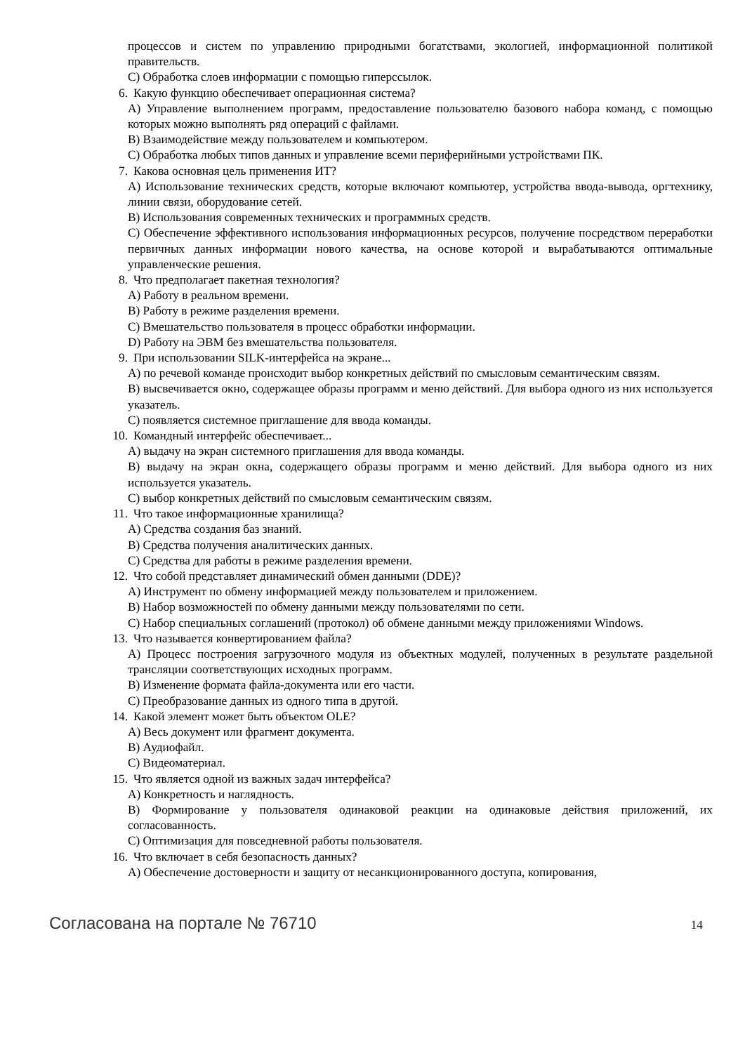процессов и систем по управлению природными богатствами, экологией, информационной политикой правительств.
C) Обработка слоев информации с помощью гиперссылок.
6. Какую функцию обеспечивает операционная система?
A) Управление выполнением программ, предоставление пользователю базового набора команд, с помощью которых можно выполнять ряд операций с файлами.
B) Взаимодействие между пользователем и компьютером.
C) Обработка любых типов данных и управление всеми периферийными устройствами ПК.
7. Какова основная цель применения ИТ?
A) Использование технических средств, которые включают компьютер, устройства ввода-вывода, оргтехнику, линии связи, оборудование сетей.
B) Использования современных технических и программных средств.
C) Обеспечение эффективного использования информационных ресурсов, получение посредством переработки первичных данных информации нового качества, на основе которой и вырабатываются оптимальные управленческие решения.
8. Что предполагает пакетная технология?
A) Работу в реальном времени.
B) Работу в режиме разделения времени.
C) Вмешательство пользователя в процесс обработки информации.
D) Работу на ЭВМ без вмешательства пользователя.
9. При использовании SILK-интерфейса на экране...
A) по речевой команде происходит выбор конкретных действий по смысловым семантическим связям.
B) высвечивается окно, содержащее образы программ и меню действий. Для выбора одного из них используется указатель.
C) появляется системное приглашение для ввода команды.
10. Командный интерфейс обеспечивает...
A) выдачу на экран системного приглашения для ввода команды.
B) выдачу на экран окна, содержащего образы программ и меню действий. Для выбора одного из них используется указатель.
C) выбор конкретных действий по смысловым семантическим связям.
11. Что такое информационные хранилища?
A) Средства создания баз знаний.
B) Средства получения аналитических данных.
C) Средства для работы в режиме разделения времени.
12. Что собой представляет динамический обмен данными (DDE)?
A) Инструмент по обмену информацией между пользователем и приложением.
B) Набор возможностей по обмену данными между пользователями по сети.
C) Набор специальных соглашений (протокол) об обмене данными между приложениями Windows.
13. Что называется конвертированием файла?
A) Процесс построения загрузочного модуля из объектных модулей, полученных в результате раздельной трансляции соответствующих исходных программ.
B) Изменение формата файла-документа или его части.
C) Преобразование данных из одного типа в другой.
14. Какой элемент может быть объектом OLE?
A) Весь документ или фрагмент документа.
B) Аудиофайл.
C) Видеоматериал.
15. Что является одной из важных задач интерфейса?
A) Конкретность и наглядность.
B) Формирование у пользователя одинаковой реакции на одинаковые действия приложений, их согласованность.
C) Оптимизация для повседневной работы пользователя.
16. Что включает в себя безопасность данных?
A) Обеспечение достоверности и защиту от несанкционированного доступа, копирования,
Согласована на портале № 76710 14